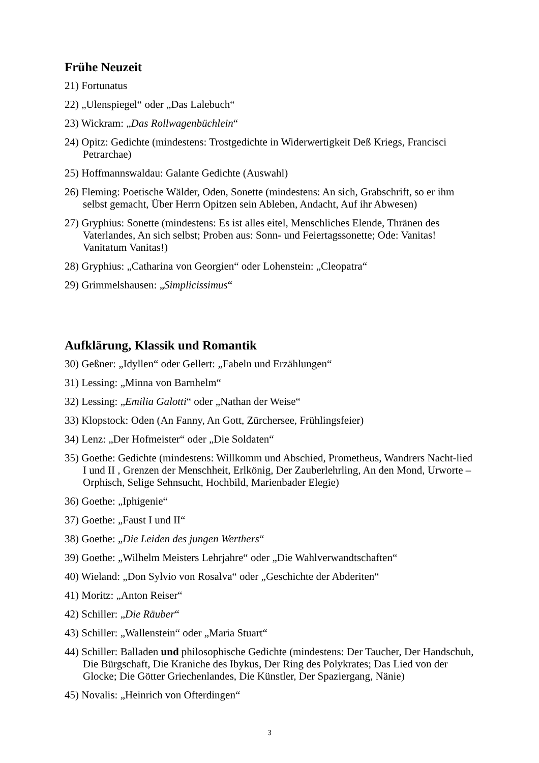Frühe Neuzeit
21) Fortunatus
22) „Ulenspiegel“ oder „Das Lalebuch“
23) Wickram: „Das Rollwagenbüchlein“
24) Opitz: Gedichte (mindestens: Trostgedichte in Widerwertigkeit Deß Kriegs, Francisci Petrarchae)
25) Hoffmannswaldau: Galante Gedichte (Auswahl)
26) Fleming: Poetische Wälder, Oden, Sonette (mindestens: An sich, Grabschrift, so er ihm selbst gemacht, Über Herrn Opitzen sein Ableben, Andacht, Auf ihr Abwesen)
27) Gryphius: Sonette (mindestens: Es ist alles eitel, Menschliches Elende, Thränen des Vaterlandes, An sich selbst; Proben aus: Sonn- und Feiertagssonette; Ode: Vanitas! Vanitatum Vanitas!)
28) Gryphius: „Catharina von Georgien“ oder Lohenstein: „Cleopatra“
29) Grimmelshausen: „Simplicissimus“
Aufklärung, Klassik und Romantik
30) Geßner: „Idyllen“ oder Gellert: „Fabeln und Erzählungen“
31) Lessing: „Minna von Barnhelm“
32) Lessing: „Emilia Galotti“ oder „Nathan der Weise“
33) Klopstock: Oden (An Fanny, An Gott, Zürchersee, Frühlingsfeier)
34) Lenz: „Der Hofmeister“ oder „Die Soldaten“
35) Goethe: Gedichte (mindestens: Willkomm und Abschied, Prometheus, Wandrers Nacht-lied I und II , Grenzen der Menschheit, Erlkönig, Der Zauberlehrling, An den Mond, Urworte – Orphisch, Selige Sehnsucht, Hochbild, Marienbader Elegie)
36) Goethe: „Iphigenie“
37) Goethe: „Faust I und II“
38) Goethe: „Die Leiden des jungen Werthers“
39) Goethe: „Wilhelm Meisters Lehrjahre“ oder „Die Wahlverwandtschaften“
40) Wieland: „Don Sylvio von Rosalva“ oder „Geschichte der Abderiten“
41) Moritz: „Anton Reiser“
42) Schiller: „Die Räuber“
43) Schiller: „Wallenstein“ oder „Maria Stuart“
44) Schiller: Balladen und philosophische Gedichte (mindestens: Der Taucher, Der Handschuh, Die Bürgschaft, Die Kraniche des Ibykus, Der Ring des Polykrates; Das Lied von der Glocke; Die Götter Griechenlandes, Die Künstler, Der Spaziergang, Nänie)
45) Novalis: „Heinrich von Ofterdingen“
3